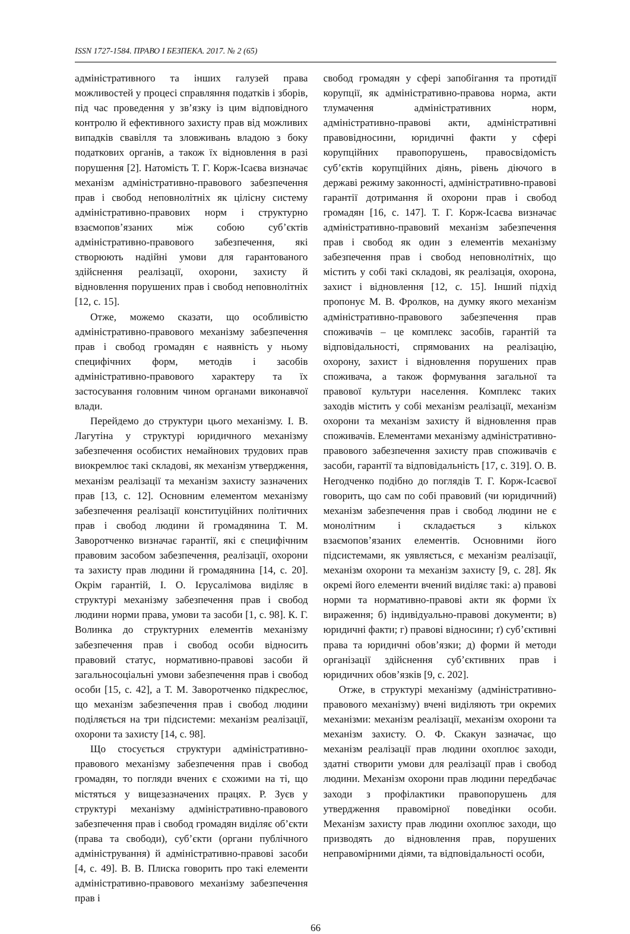ISSN 1727-1584. ПРАВО І БЕЗПЕКА. 2017. № 2 (65)
адміністративного та інших галузей права можливостей у процесі справляння податків і зборів, під час проведення у зв’язку із цим відповідного контролю й ефективного захисту прав від можливих випадків свавілля та зловживань владою з боку податкових органів, а також їх відновлення в разі порушення [2]. Натомість Т. Г. Корж-Ісаєва визначає механізм адміністративно-правового забезпечення прав і свобод неповнолітніх як цілісну систему адміністративно-правових норм і структурно взаємопов’язаних між собою суб’єктів адміністративно-правового забезпечення, які створюють надійні умови для гарантованого здійснення реалізації, охорони, захисту й відновлення порушених прав і свобод неповнолітніх [12, с. 15].
Отже, можемо сказати, що особливістю адміністративно-правового механізму забезпечення прав і свобод громадян є наявність у ньому специфічних форм, методів і засобів адміністративно-правового характеру та їх застосування головним чином органами виконавчої влади.
Перейдемо до структури цього механізму. І. В. Лагутіна у структурі юридичного механізму забезпечення особистих немайнових трудових прав виокремлює такі складові, як механізм утвердження, механізм реалізації та механізм захисту зазначених прав [13, с. 12]. Основним елементом механізму забезпечення реалізації конституційних політичних прав і свобод людини й громадянина Т. М. Заворотченко визначає гарантії, які є специфічним правовим засобом забезпечення, реалізації, охорони та захисту прав людини й громадянина [14, с. 20]. Окрім гарантій, І. О. Ієрусалімова виділяє в структурі механізму забезпечення прав і свобод людини норми права, умови та засоби [1, с. 98]. К. Г. Волинка до структурних елементів механізму забезпечення прав і свобод особи відносить правовий статус, нормативно-правові засоби й загальносоціальні умови забезпечення прав і свобод особи [15, с. 42], а Т. М. Заворотченко підкреслює, що механізм забезпечення прав і свобод людини поділяється на три підсистеми: механізм реалізації, охорони та захисту [14, с. 98].
Що стосується структури адміністративно-правового механізму забезпечення прав і свобод громадян, то погляди вчених є схожими на ті, що містяться у вищезазначених працях. Р. Зуєв у структурі механізму адміністративно-правового забезпечення прав і свобод громадян виділяє об’єкти (права та свободи), суб’єкти (органи публічного адміністрування) й адміністративно-правові засоби [4, с. 49]. В. В. Плиска говорить про такі елементи адміністративно-правового механізму забезпечення прав і
свобод громадян у сфері запобігання та протидії корупції, як адміністративно-правова норма, акти тлумачення адміністративних норм, адміністративно-правові акти, адміністративні правовідносини, юридичні факти у сфері корупційних правопорушень, правосвідомість суб’єктів корупційних діянь, рівень діючого в державі режиму законності, адміністративно-правові гарантії дотримання й охорони прав і свобод громадян [16, с. 147]. Т. Г. Корж-Ісаєва визначає адміністративно-правовий механізм забезпечення прав і свобод як один з елементів механізму забезпечення прав і свобод неповнолітніх, що містить у собі такі складові, як реалізація, охорона, захист і відновлення [12, с. 15]. Інший підхід пропонує М. В. Фролков, на думку якого механізм адміністративно-правового забезпечення прав споживачів – це комплекс засобів, гарантій та відповідальності, спрямованих на реалізацію, охорону, захист і відновлення порушених прав споживача, а також формування загальної та правової культури населення. Комплекс таких заходів містить у собі механізм реалізації, механізм охорони та механізм захисту й відновлення прав споживачів. Елементами механізму адміністративно-правового забезпечення захисту прав споживачів є засоби, гарантії та відповідальність [17, с. 319]. О. В. Негодченко подібно до поглядів Т. Г. Корж-Ісаєвої говорить, що сам по собі правовий (чи юридичний) механізм забезпечення прав і свобод людини не є монолітним і складається з кількох взаємопов’язаних елементів. Основними його підсистемами, як уявляється, є механізм реалізації, механізм охорони та механізм захисту [9, с. 28]. Як окремі його елементи вчений виділяє такі: а) правові норми та нормативно-правові акти як форми їх вираження; б) індивідуально-правові документи; в) юридичні факти; г) правові відносини; ґ) суб’єктивні права та юридичні обов’язки; д) форми й методи організації здійснення суб’єктивних прав і юридичних обов’язків [9, с. 202].
Отже, в структурі механізму (адміністративно-правового механізму) вчені виділяють три окремих механізми: механізм реалізації, механізм охорони та механізм захисту. О. Ф. Скакун зазначає, що механізм реалізації прав людини охоплює заходи, здатні створити умови для реалізації прав і свобод людини. Механізм охорони прав людини передбачає заходи з профілактики правопорушень для утвердження правомірної поведінки особи. Механізм захисту прав людини охоплює заходи, що призводять до відновлення прав, порушених неправомірними діями, та відповідальності особи,
66